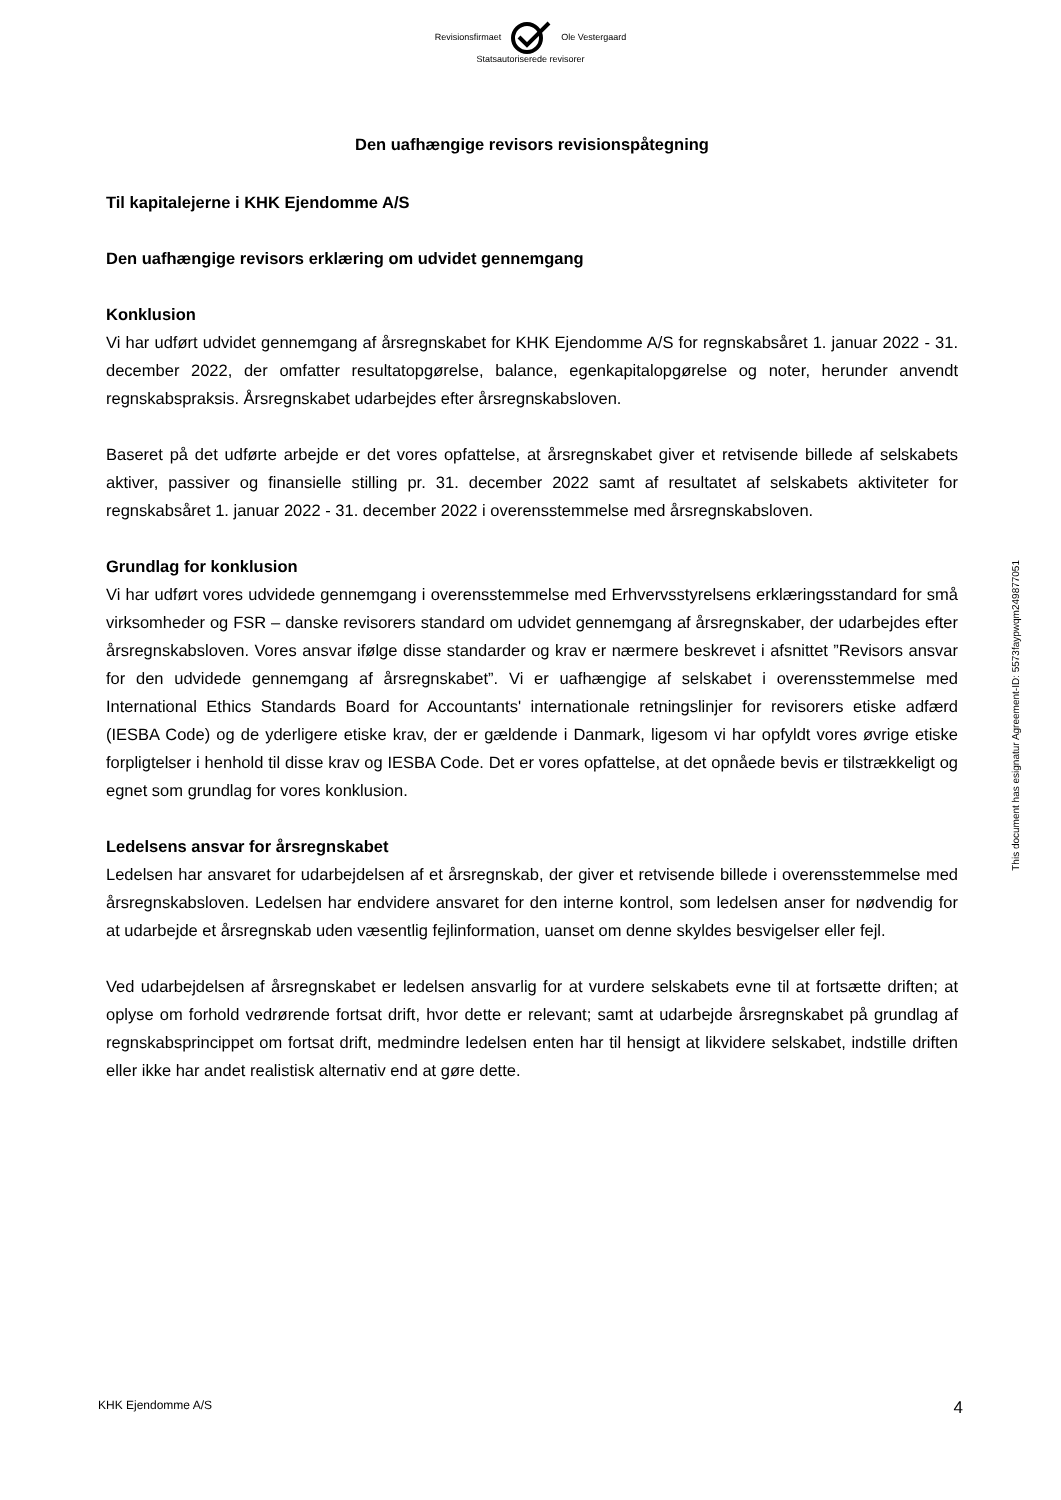Revisionsfirmaet Ole Vestergaard
Statsautoriserede revisorer
Den uafhængige revisors revisionspåtegning
Til kapitalejerne i KHK Ejendomme A/S
Den uafhængige revisors erklæring om udvidet gennemgang
Konklusion
Vi har udført udvidet gennemgang af årsregnskabet for KHK Ejendomme A/S for regnskabsåret 1. januar 2022 - 31. december 2022, der omfatter resultatopgørelse, balance, egenkapitalopgørelse og noter, herunder anvendt regnskabspraksis. Årsregnskabet udarbejdes efter årsregnskabsloven.
Baseret på det udførte arbejde er det vores opfattelse, at årsregnskabet giver et retvisende billede af selskabets aktiver, passiver og finansielle stilling pr. 31. december 2022 samt af resultatet af selskabets aktiviteter for regnskabsåret 1. januar 2022 - 31. december 2022 i overensstemmelse med årsregnskabsloven.
Grundlag for konklusion
Vi har udført vores udvidede gennemgang i overensstemmelse med Erhvervsstyrelsens erklæringsstandard for små virksomheder og FSR – danske revisorers standard om udvidet gennemgang af årsregnskaber, der udarbejdes efter årsregnskabsloven. Vores ansvar ifølge disse standarder og krav er nærmere beskrevet i afsnittet ”Revisors ansvar for den udvidede gennemgang af årsregnskabet”. Vi er uafhængige af selskabet i overensstemmelse med International Ethics Standards Board for Accountants' internationale retningslinjer for revisorers etiske adfærd (IESBA Code) og de yderligere etiske krav, der er gældende i Danmark, ligesom vi har opfyldt vores øvrige etiske forpligtelser i henhold til disse krav og IESBA Code. Det er vores opfattelse, at det opnåede bevis er tilstrækkeligt og egnet som grundlag for vores konklusion.
Ledelsens ansvar for årsregnskabet
Ledelsen har ansvaret for udarbejdelsen af et årsregnskab, der giver et retvisende billede i overensstemmelse med årsregnskabsloven. Ledelsen har endvidere ansvaret for den interne kontrol, som ledelsen anser for nødvendig for at udarbejde et årsregnskab uden væsentlig fejlinformation, uanset om denne skyldes besvigelser eller fejl.
Ved udarbejdelsen af årsregnskabet er ledelsen ansvarlig for at vurdere selskabets evne til at fortsætte driften; at oplyse om forhold vedrørende fortsat drift, hvor dette er relevant; samt at udarbejde årsregnskabet på grundlag af regnskabsprincippet om fortsat drift, medmindre ledelsen enten har til hensigt at likvidere selskabet, indstille driften eller ikke har andet realistisk alternativ end at gøre dette.
This document has esignatur Agreement-ID: 5573faypwqm249877051
KHK Ejendomme A/S 4